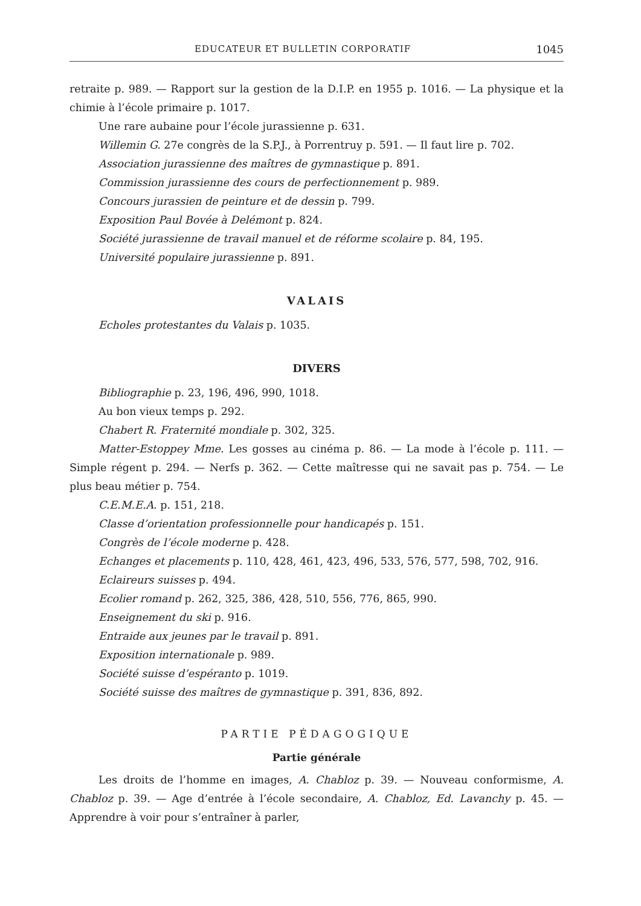EDUCATEUR ET BULLETIN CORPORATIF 1045
retraite p. 989. — Rapport sur la gestion de la D.I.P. en 1955 p. 1016. — La physique et la chimie à l’école primaire p. 1017.
Une rare aubaine pour l’école jurassienne p. 631.
Willemin G. 27e congrès de la S.P.J., à Porrentruy p. 591. — Il faut lire p. 702.
Association jurassienne des maîtres de gymnastique p. 891.
Commission jurassienne des cours de perfectionnement p. 989.
Concours jurassien de peinture et de dessin p. 799.
Exposition Paul Bovée à Delémont p. 824.
Société jurassienne de travail manuel et de réforme scolaire p. 84, 195.
Université populaire jurassienne p. 891.
VALAIS
Echoles protestantes du Valais p. 1035.
DIVERS
Bibliographie p. 23, 196, 496, 990, 1018.
Au bon vieux temps p. 292.
Chabert R. Fraternité mondiale p. 302, 325.
Matter-Estoppey Mme. Les gosses au cinéma p. 86. — La mode à l’école p. 111. — Simple régent p. 294. — Nerfs p. 362. — Cette maîtresse qui ne savait pas p. 754. — Le plus beau métier p. 754.
C.E.M.E.A. p. 151, 218.
Classe d’orientation professionnelle pour handicapés p. 151.
Congrès de l’école moderne p. 428.
Echanges et placements p. 110, 428, 461, 423, 496, 533, 576, 577, 598, 702, 916.
Eclaireurs suisses p. 494.
Ecolier romand p. 262, 325, 386, 428, 510, 556, 776, 865, 990.
Enseignement du ski p. 916.
Entraide aux jeunes par le travail p. 891.
Exposition internationale p. 989.
Société suisse d’espéranto p. 1019.
Société suisse des maîtres de gymnastique p. 391, 836, 892.
PARTIE PÉDAGOGIQUE
Partie générale
Les droits de l’homme en images, A. Chabloz p. 39. — Nouveau conformisme, A. Chabloz p. 39. — Age d’entrée à l’école secondaire, A. Chabloz, Ed. Lavanchy p. 45. — Apprendre à voir pour s’entraîner à parler,